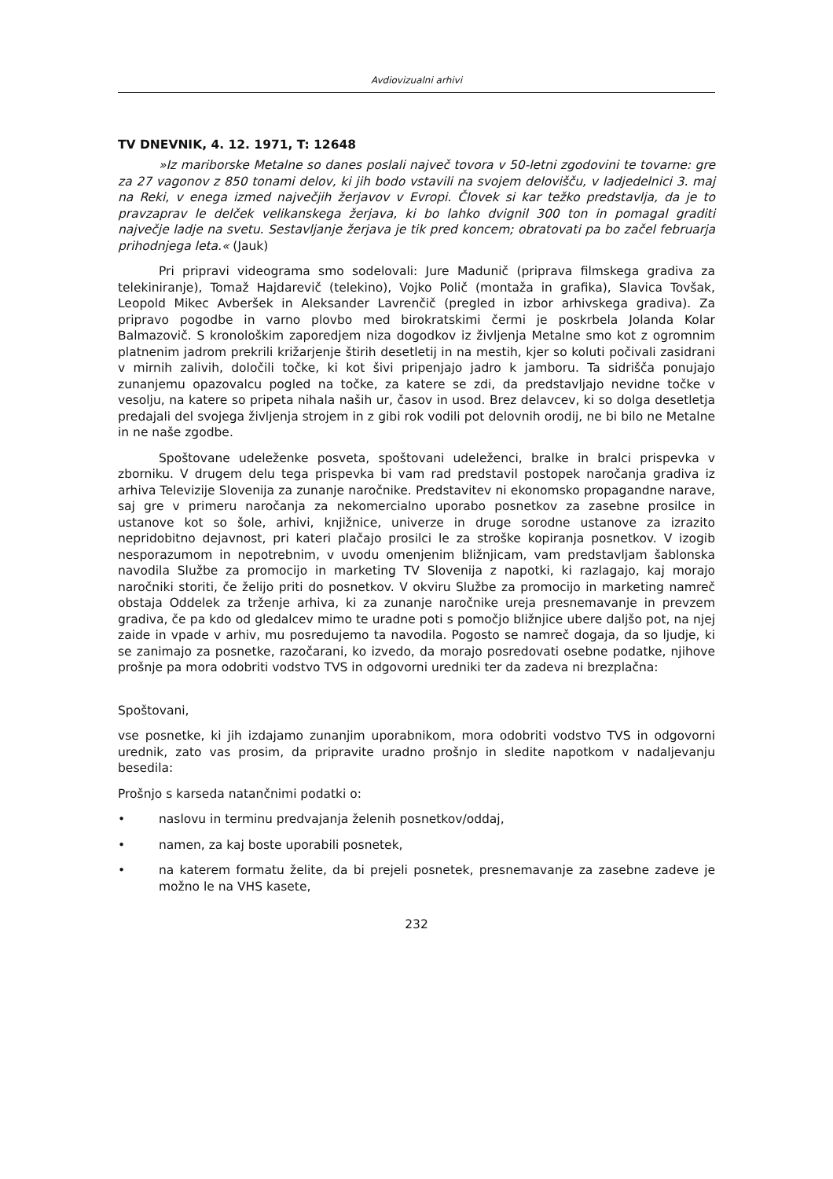Avdiovizualni arhivi
TV DNEVNIK, 4. 12. 1971, T: 12648
»Iz mariborske Metalne so danes poslali največ tovora v 50-letni zgodovini te tovarne: gre za 27 vagonov z 850 tonami delov, ki jih bodo vstavili na svojem delovišču, v ladjedelnici 3. maj na Reki, v enega izmed največjih žerjavov v Evropi. Človek si kar težko predstavlja, da je to pravzaprav le delček velikanskega žerjava, ki bo lahko dvignil 300 ton in pomagal graditi največje ladje na svetu. Sestavljanje žerjava je tik pred koncem; obratovati pa bo začel februarja prihodnjega leta.« (Jauk)
Pri pripravi videograma smo sodelovali: Jure Madunič (priprava filmskega gradiva za telekiniranje), Tomaž Hajdarevič (telekino), Vojko Polič (montaža in grafika), Slavica Tovšak, Leopold Mikec Avberšek in Aleksander Lavrenčič (pregled in izbor arhivskega gradiva). Za pripravo pogodbe in varno plovbo med birokratskimi čermi je poskrbela Jolanda Kolar Balmazovič. S kronološkim zaporedjem niza dogodkov iz življenja Metalne smo kot z ogromnim platnenim jadrom prekrili križarjenje štirih desetletij in na mestih, kjer so koluti počivali zasidrani v mirnih zalivih, določili točke, ki kot šivi pripenjajo jadro k jamboru. Ta sidrišča ponujajo zunanjemu opazovalcu pogled na točke, za katere se zdi, da predstavljajo nevidne točke v vesolju, na katere so pripeta nihala naših ur, časov in usod. Brez delavcev, ki so dolga desetletja predajali del svojega življenja strojem in z gibi rok vodili pot delovnih orodij, ne bi bilo ne Metalne in ne naše zgodbe.
Spoštovane udeleženke posveta, spoštovani udeleženci, bralke in bralci prispevka v zborniku. V drugem delu tega prispevka bi vam rad predstavil postopek naročanja gradiva iz arhiva Televizije Slovenija za zunanje naročnike. Predstavitev ni ekonomsko propagandne narave, saj gre v primeru naročanja za nekomercialno uporabo posnetkov za zasebne prosilce in ustanove kot so šole, arhivi, knjižnice, univerze in druge sorodne ustanove za izrazito nepridobitno dejavnost, pri kateri plačajo prosilci le za stroške kopiranja posnetkov. V izogib nesporazumom in nepotrebnim, v uvodu omenjenim bližnjicam, vam predstavljam šablonska navodila Službe za promocijo in marketing TV Slovenija z napotki, ki razlagajo, kaj morajo naročniki storiti, če želijo priti do posnetkov. V okviru Službe za promocijo in marketing namreč obstaja Oddelek za trženje arhiva, ki za zunanje naročnike ureja presnemavanje in prevzem gradiva, če pa kdo od gledalcev mimo te uradne poti s pomočjo bližnjice ubere daljšo pot, na njej zaide in vpade v arhiv, mu posredujemo ta navodila. Pogosto se namreč dogaja, da so ljudje, ki se zanimajo za posnetke, razočarani, ko izvedo, da morajo posredovati osebne podatke, njihove prošnje pa mora odobriti vodstvo TVS in odgovorni uredniki ter da zadeva ni brezplačna:
Spoštovani,
vse posnetke, ki jih izdajamo zunanjim uporabnikom, mora odobriti vodstvo TVS in odgovorni urednik, zato vas prosim, da pripravite uradno prošnjo in sledite napotkom v nadaljevanju besedila:
Prošnjo s karseda natančnimi podatki o:
• naslovu in terminu predvajanja želenih posnetkov/oddaj,
• namen, za kaj boste uporabili posnetek,
• na katerem formatu želite, da bi prejeli posnetek, presnemavanje za zasebne zadeve je možno le na VHS kasete,
232